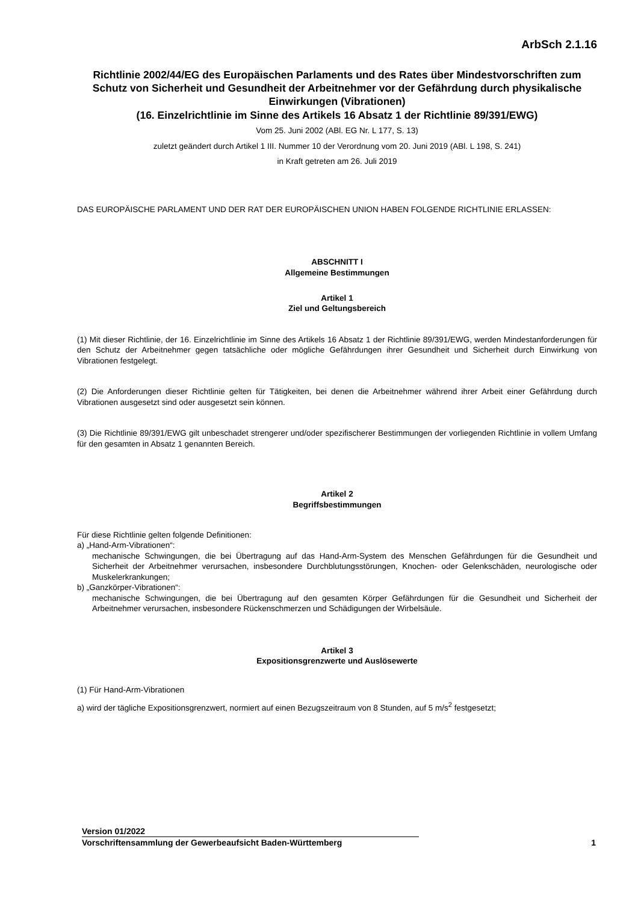ArbSch 2.1.16
Richtlinie 2002/44/EG des Europäischen Parlaments und des Rates über Mindestvorschriften zum Schutz von Sicherheit und Gesundheit der Arbeitnehmer vor der Gefährdung durch physikalische Einwirkungen (Vibrationen)
(16. Einzelrichtlinie im Sinne des Artikels 16 Absatz 1 der Richtlinie 89/391/EWG)
Vom 25. Juni 2002 (ABl. EG Nr. L 177, S. 13)
zuletzt geändert durch Artikel 1 III. Nummer 10 der Verordnung vom 20. Juni 2019 (ABl. L 198, S. 241)
in Kraft getreten am 26. Juli 2019
DAS EUROPÄISCHE PARLAMENT UND DER RAT DER EUROPÄISCHEN UNION HABEN FOLGENDE RICHTLINIE ERLASSEN:
ABSCHNITT I
Allgemeine Bestimmungen
Artikel 1
Ziel und Geltungsbereich
(1) Mit dieser Richtlinie, der 16. Einzelrichtlinie im Sinne des Artikels 16 Absatz 1 der Richtlinie 89/391/EWG, werden Mindestanforderungen für den Schutz der Arbeitnehmer gegen tatsächliche oder mögliche Gefährdungen ihrer Gesundheit und Sicherheit durch Einwirkung von Vibrationen festgelegt.
(2) Die Anforderungen dieser Richtlinie gelten für Tätigkeiten, bei denen die Arbeitnehmer während ihrer Arbeit einer Gefährdung durch Vibrationen ausgesetzt sind oder ausgesetzt sein können.
(3) Die Richtlinie 89/391/EWG gilt unbeschadet strengerer und/oder spezifischerer Bestimmungen der vorliegenden Richtlinie in vollem Umfang für den gesamten in Absatz 1 genannten Bereich.
Artikel 2
Begriffsbestimmungen
Für diese Richtlinie gelten folgende Definitionen:
a) „Hand-Arm-Vibrationen“:
mechanische Schwingungen, die bei Übertragung auf das Hand-Arm-System des Menschen Gefährdungen für die Gesundheit und Sicherheit der Arbeitnehmer verursachen, insbesondere Durchblutungsstörungen, Knochen- oder Gelenkschäden, neurologische oder Muskelerkrankungen;
b) „Ganzkörper-Vibrationen“:
mechanische Schwingungen, die bei Übertragung auf den gesamten Körper Gefährdungen für die Gesundheit und Sicherheit der Arbeitnehmer verursachen, insbesondere Rückenschmerzen und Schädigungen der Wirbelsäule.
Artikel 3
Expositionsgrenzwerte und Auslösewerte
(1) Für Hand-Arm-Vibrationen
a) wird der tägliche Expositionsgrenzwert, normiert auf einen Bezugszeitraum von 8 Stunden, auf 5 m/s<sup>2</sup> festgesetzt;
Version 01/2022
Vorschriftensammlung der Gewerbeaufsicht Baden-Württemberg 1